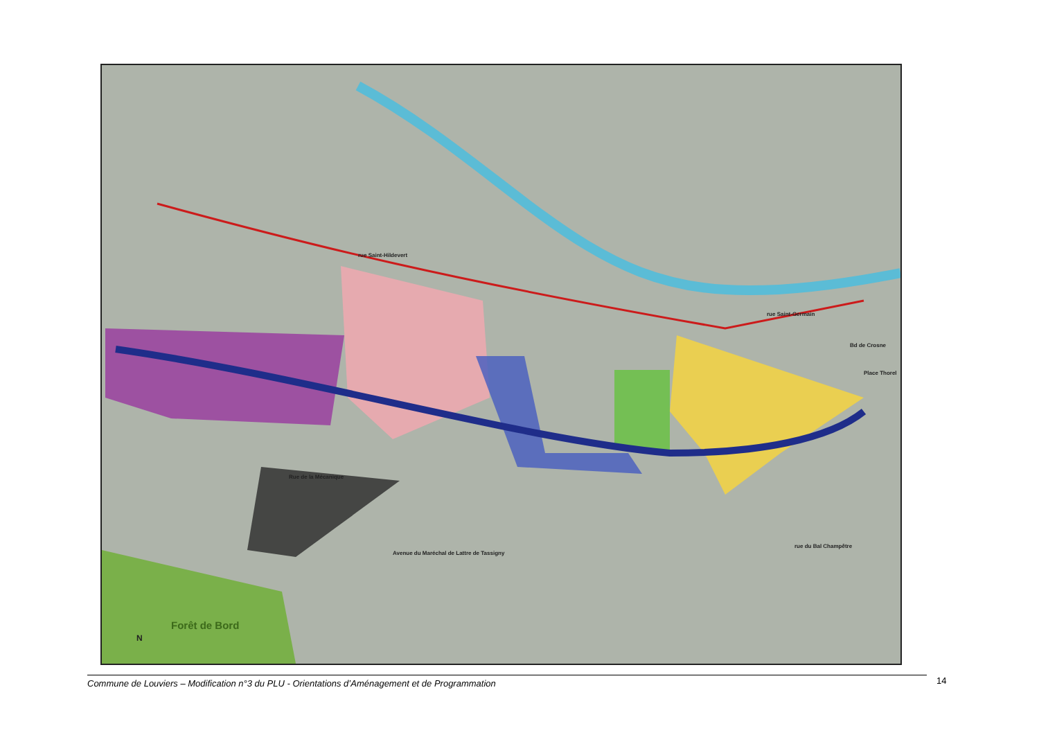rue Saint-Hildevert
rue Saint-Germain
Bd de Crosne
Place Thorel
Rue de la Mécanique
Avenue du Maréchal de Lattre de Tassigny
rue du Bal Champêtre
Forêt de Bord
N
Commune de Louviers – Modification n°3 du PLU - Orientations d’Aménagement et de Programmation 14